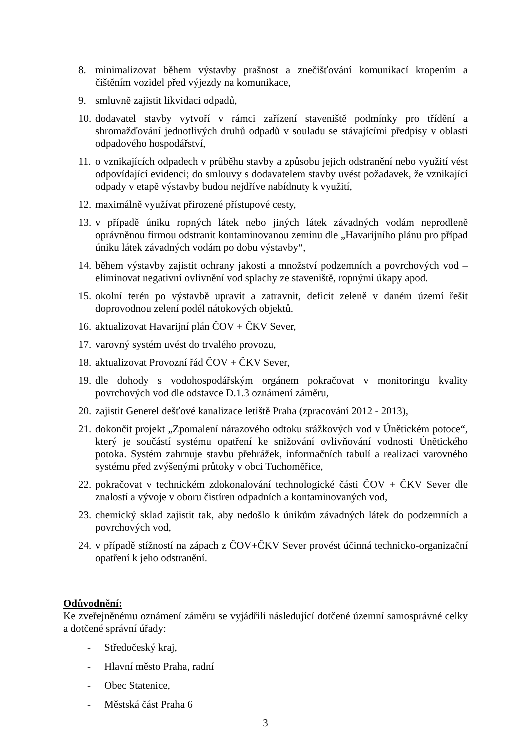8. minimalizovat během výstavby prašnost a znečišťování komunikací kropením a čištěním vozidel před výjezdy na komunikace,
9. smluvně zajistit likvidaci odpadů,
10. dodavatel stavby vytvoří v rámci zařízení staveniště podmínky pro třídění a shromažďování jednotlivých druhů odpadů v souladu se stávajícími předpisy v oblasti odpadového hospodářství,
11. o vznikajících odpadech v průběhu stavby a způsobu jejich odstranění nebo využití vést odpovídající evidenci; do smlouvy s dodavatelem stavby uvést požadavek, že vznikající odpady v etapě výstavby budou nejdříve nabídnuty k využití,
12. maximálně využívat přirozené přístupové cesty,
13. v případě úniku ropných látek nebo jiných látek závadných vodám neprodleně oprávněnou firmou odstranit kontaminovanou zeminu dle „Havarijního plánu pro případ úniku látek závadných vodám po dobu výstavby“,
14. během výstavby zajistit ochrany jakosti a množství podzemních a povrchových vod – eliminovat negativní ovlivnění vod splachy ze staveniště, ropnými úkapy apod.
15. okolní terén po výstavbě upravit a zatravnit, deficit zeleně v daném území řešit doprovodnou zelení podél nátokových objektů.
16. aktualizovat Havarijní plán ČOV + ČKV Sever,
17. varovný systém uvést do trvalého provozu,
18. aktualizovat Provozní řád ČOV + ČKV Sever,
19. dle dohody s vodohospodářským orgánem pokračovat v monitoringu kvality povrchových vod dle odstavce D.1.3 oznámení záměru,
20. zajistit Generel dešťové kanalizace letiště Praha (zpracování 2012 - 2013),
21. dokončit projekt „Zpomalení nárazového odtoku srážkových vod v Únětickém potoce“, který je součástí systému opatření ke snižování ovlivňování vodnosti Únětického potoka. Systém zahrnuje stavbu přehrážek, informačních tabulí a realizaci varovného systému před zvýšenými průtoky v obci Tuchoměřice,
22. pokračovat v technickém zdokonalování technologické části ČOV + ČKV Sever dle znalostí a vývoje v oboru čistíren odpadních a kontaminovaných vod,
23. chemický sklad zajistit tak, aby nedošlo k únikům závadných látek do podzemních a povrchových vod,
24. v případě stížností na zápach z ČOV+ČKV Sever provést účinná technicko-organizační opatření k jeho odstranění.
Odůvodnění:
Ke zveřejněnému oznámení záměru se vyjádřili následující dotčené územní samosprávné celky a dotčené správní úřady:
- Středočeský kraj,
- Hlavní město Praha, radní
- Obec Statenice,
- Městská část Praha 6
3